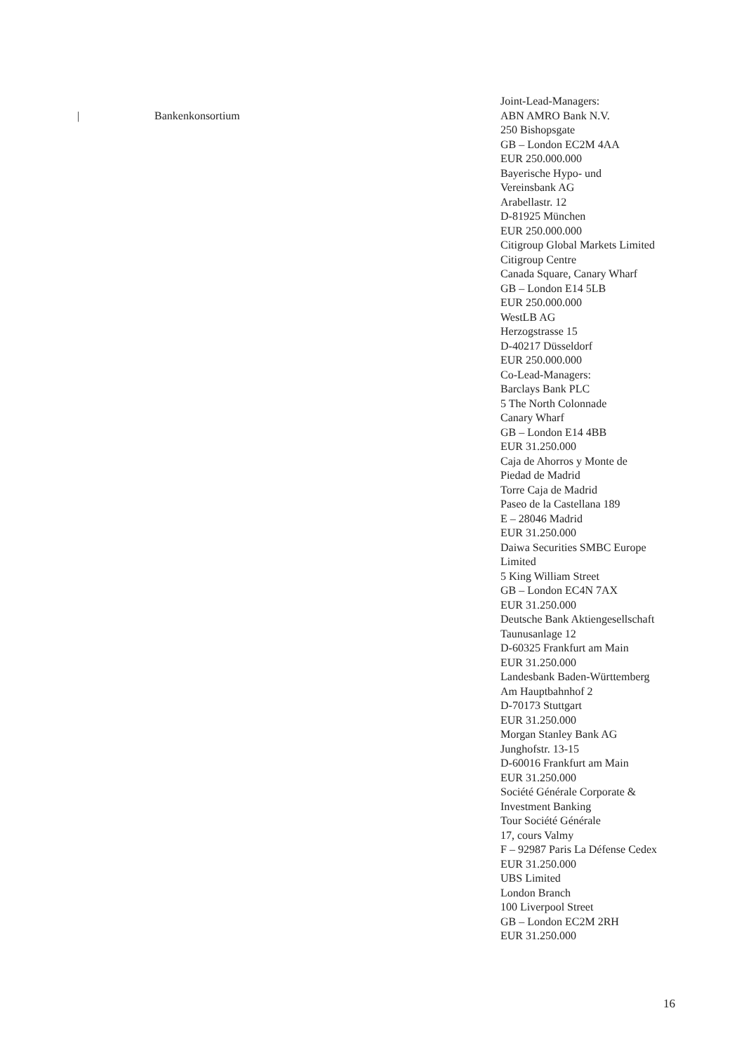| Bankenkonsortium
Joint-Lead-Managers:
ABN AMRO Bank N.V.
250 Bishopsgate
GB – London EC2M 4AA
EUR 250.000.000
Bayerische Hypo- und
Vereinsbank AG
Arabellastr. 12
D-81925 München
EUR 250.000.000
Citigroup Global Markets Limited
Citigroup Centre
Canada Square, Canary Wharf
GB – London E14 5LB
EUR 250.000.000
WestLB AG
Herzogstrasse 15
D-40217 Düsseldorf
EUR 250.000.000
Co-Lead-Managers:
Barclays Bank PLC
5 The North Colonnade
Canary Wharf
GB – London E14 4BB
EUR 31.250.000
Caja de Ahorros y Monte de
Piedad de Madrid
Torre Caja de Madrid
Paseo de la Castellana 189
E – 28046 Madrid
EUR 31.250.000
Daiwa Securities SMBC Europe
Limited
5 King William Street
GB – London EC4N 7AX
EUR 31.250.000
Deutsche Bank Aktiengesellschaft
Taunusanlage 12
D-60325 Frankfurt am Main
EUR 31.250.000
Landesbank Baden-Württemberg
Am Hauptbahnhof 2
D-70173 Stuttgart
EUR 31.250.000
Morgan Stanley Bank AG
Junghofstr. 13-15
D-60016 Frankfurt am Main
EUR 31.250.000
Société Générale Corporate &
Investment Banking
Tour Société Générale
17, cours Valmy
F – 92987 Paris La Défense Cedex
EUR 31.250.000
UBS Limited
London Branch
100 Liverpool Street
GB – London EC2M 2RH
EUR 31.250.000
16